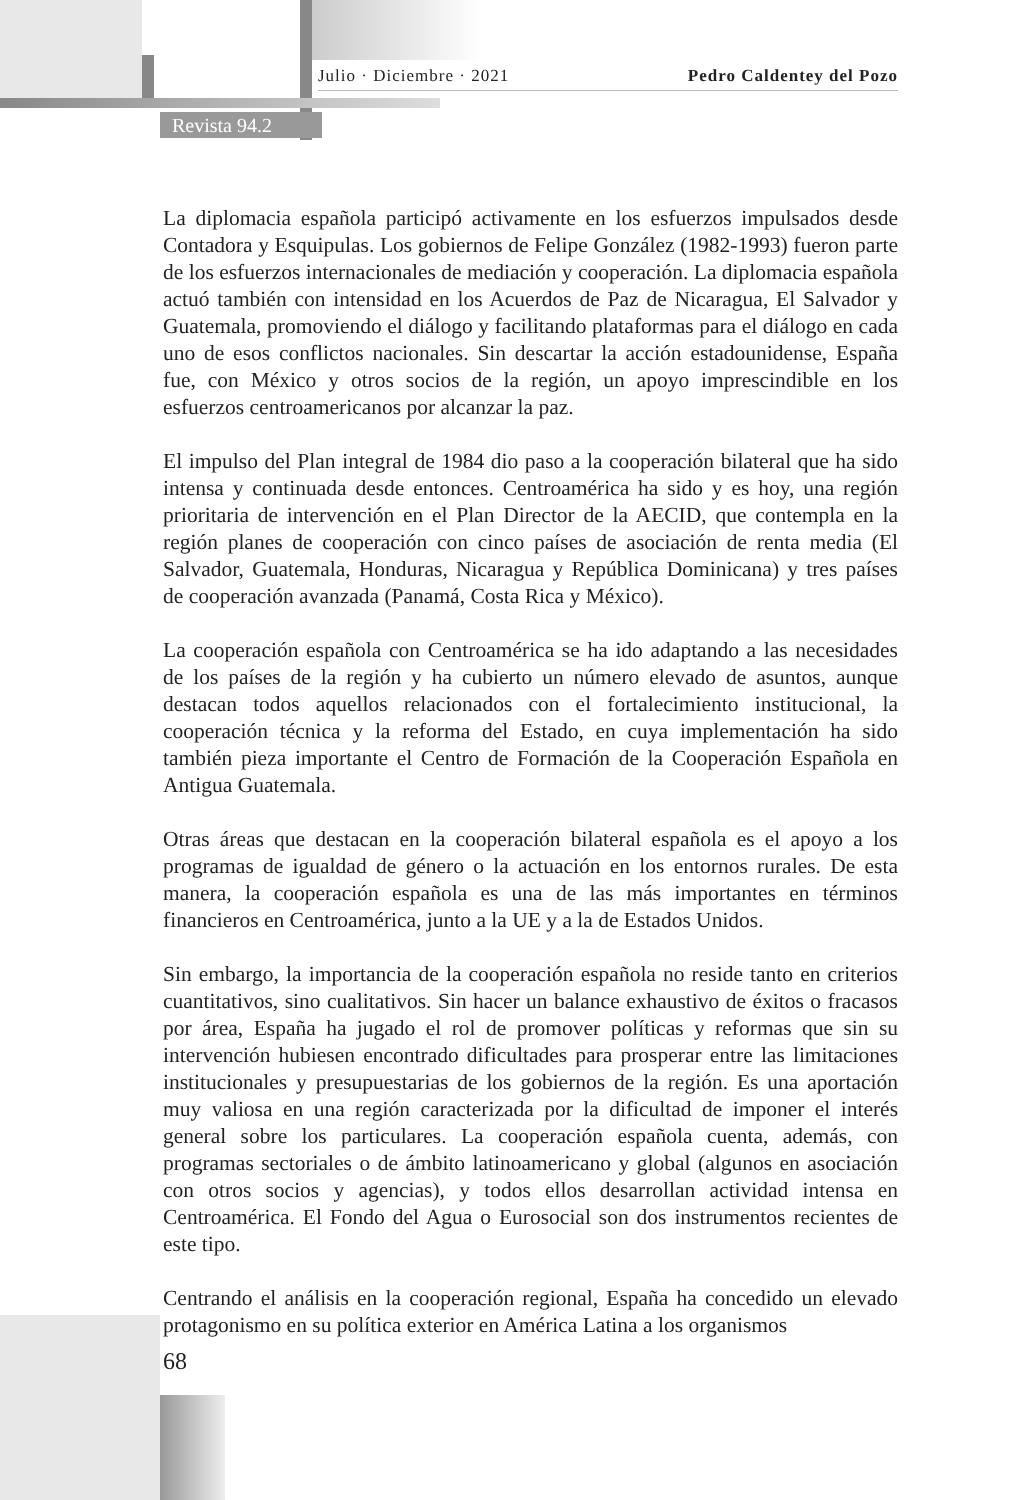Julio · Diciembre · 2021 Pedro Caldentey del Pozo
Revista 94.2
La diplomacia española participó activamente en los esfuerzos impulsados desde Contadora y Esquipulas. Los gobiernos de Felipe González (1982-1993) fueron parte de los esfuerzos internacionales de mediación y cooperación. La diplomacia española actuó también con intensidad en los Acuerdos de Paz de Nicaragua, El Salvador y Guatemala, promoviendo el diálogo y facilitando plataformas para el diálogo en cada uno de esos conflictos nacionales. Sin descartar la acción estadounidense, España fue, con México y otros socios de la región, un apoyo imprescindible en los esfuerzos centroamericanos por alcanzar la paz.
El impulso del Plan integral de 1984 dio paso a la cooperación bilateral que ha sido intensa y continuada desde entonces. Centroamérica ha sido y es hoy, una región prioritaria de intervención en el Plan Director de la AECID, que contempla en la región planes de cooperación con cinco países de asociación de renta media (El Salvador, Guatemala, Honduras, Nicaragua y República Dominicana) y tres países de cooperación avanzada (Panamá, Costa Rica y México).
La cooperación española con Centroamérica se ha ido adaptando a las necesidades de los países de la región y ha cubierto un número elevado de asuntos, aunque destacan todos aquellos relacionados con el fortalecimiento institucional, la cooperación técnica y la reforma del Estado, en cuya implementación ha sido también pieza importante el Centro de Formación de la Cooperación Española en Antigua Guatemala.
Otras áreas que destacan en la cooperación bilateral española es el apoyo a los programas de igualdad de género o la actuación en los entornos rurales. De esta manera, la cooperación española es una de las más importantes en términos financieros en Centroamérica, junto a la UE y a la de Estados Unidos.
Sin embargo, la importancia de la cooperación española no reside tanto en criterios cuantitativos, sino cualitativos. Sin hacer un balance exhaustivo de éxitos o fracasos por área, España ha jugado el rol de promover políticas y reformas que sin su intervención hubiesen encontrado dificultades para prosperar entre las limitaciones institucionales y presupuestarias de los gobiernos de la región. Es una aportación muy valiosa en una región caracterizada por la dificultad de imponer el interés general sobre los particulares. La cooperación española cuenta, además, con programas sectoriales o de ámbito latinoamericano y global (algunos en asociación con otros socios y agencias), y todos ellos desarrollan actividad intensa en Centroamérica. El Fondo del Agua o Eurosocial son dos instrumentos recientes de este tipo.
Centrando el análisis en la cooperación regional, España ha concedido un elevado protagonismo en su política exterior en América Latina a los organismos
68